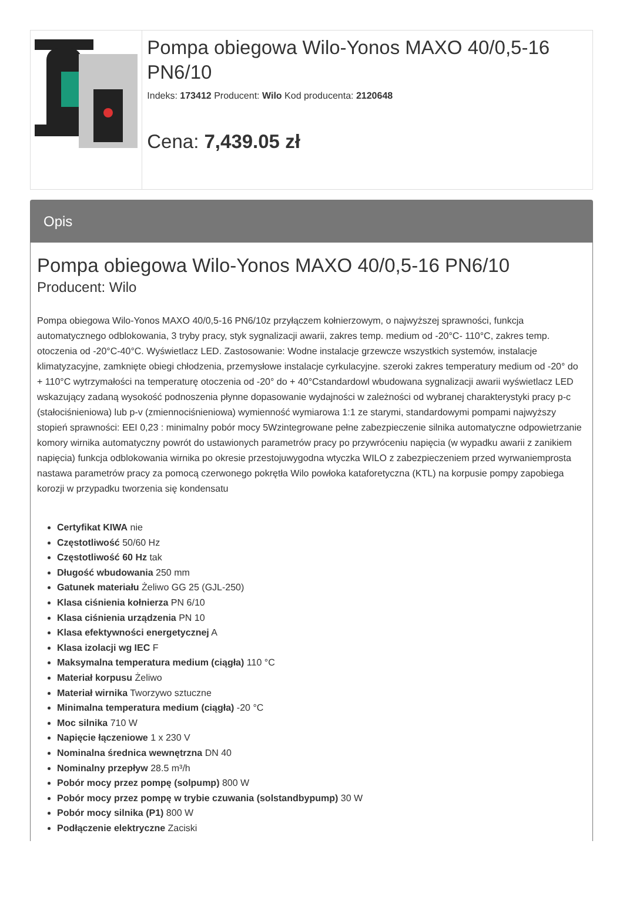Pompa obiegowa Wilo-Yonos MAXO 40/0,5-16 PN6/10
Indeks: 173412 Producent: Wilo Kod producenta: 2120648
Cena: 7,439.05 zł
Opis
Pompa obiegowa Wilo-Yonos MAXO 40/0,5-16 PN6/10
Producent: Wilo
Pompa obiegowa Wilo-Yonos MAXO 40/0,5-16 PN6/10z przyłączem kołnierzowym, o najwyższej sprawności, funkcja automatycznego odblokowania, 3 tryby pracy, styk sygnalizacji awarii, zakres temp. medium od -20°C- 110°C, zakres temp. otoczenia od -20°C-40°C. Wyświetlacz LED. Zastosowanie: Wodne instalacje grzewcze wszystkich systemów, instalacje klimatyzacyjne, zamknięte obiegi chłodzenia, przemysłowe instalacje cyrkulacyjne. szeroki zakres temperatury medium od -20° do + 110°C wytrzymałości na temperaturę otoczenia od -20° do + 40°Cstandardowl wbudowana sygnalizacji awarii wyświetlacz LED wskazujący zadaną wysokość podnoszenia płynne dopasowanie wydajności w zależności od wybranej charakterystyki pracy p-c (stałociśnieniowa) lub p-v (zmiennociśnieniowa) wymienność wymiarowa 1:1 ze starymi, standardowymi pompami najwyższy stopień sprawności: EEI 0,23 : minimalny pobór mocy 5Wzintegrowane pełne zabezpieczenie silnika automatyczne odpowietrzanie komory wirnika automatyczny powrót do ustawionych parametrów pracy po przywróceniu napięcia (w wypadku awarii z zanikiem napięcia) funkcja odblokowania wirnika po okresie przestojuwygodna wtyczka WILO z zabezpieczeniem przed wyrwaniemprosta nastawa parametrów pracy za pomocą czerwonego pokrętła Wilo powłoka kataforetyczna (KTL) na korpusie pompy zapobiega korozji w przypadku tworzenia się kondensatu
Certyfikat KIWA nie
Częstotliwość 50/60 Hz
Częstotliwość 60 Hz tak
Długość wbudowania 250 mm
Gatunek materiału Żeliwo GG 25 (GJL-250)
Klasa ciśnienia kołnierza PN 6/10
Klasa ciśnienia urządzenia PN 10
Klasa efektywności energetycznej A
Klasa izolacji wg IEC F
Maksymalna temperatura medium (ciągła) 110 °C
Materiał korpusu Żeliwo
Materiał wirnika Tworzywo sztuczne
Minimalna temperatura medium (ciągła) -20 °C
Moc silnika 710 W
Napięcie łączeniowe 1 x 230 V
Nominalna średnica wewnętrzna DN 40
Nominalny przepływ 28.5 m³/h
Pobór mocy przez pompę (solpump) 800 W
Pobór mocy przez pompę w trybie czuwania (solstandbypump) 30 W
Pobór mocy silnika (P1) 800 W
Podłączenie elektryczne Zaciski